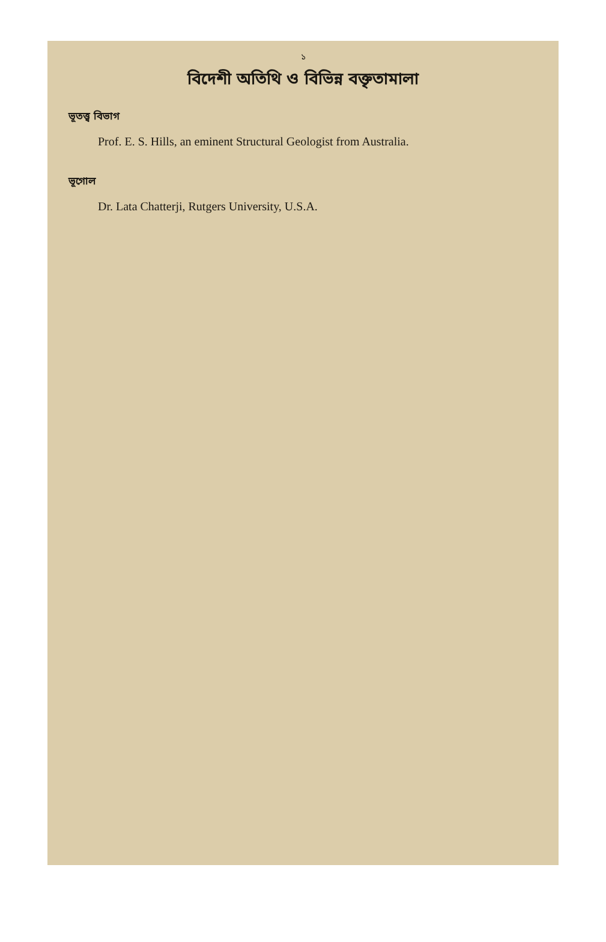১
বিদেশী অতিথি ও বিভিন্ন বক্তৃতামালা
ভূতত্ত্ব বিভাগ
Prof. E. S. Hills, an eminent Structural Geologist from Australia.
ভূগোল
Dr. Lata Chatterji, Rutgers University, U.S.A.